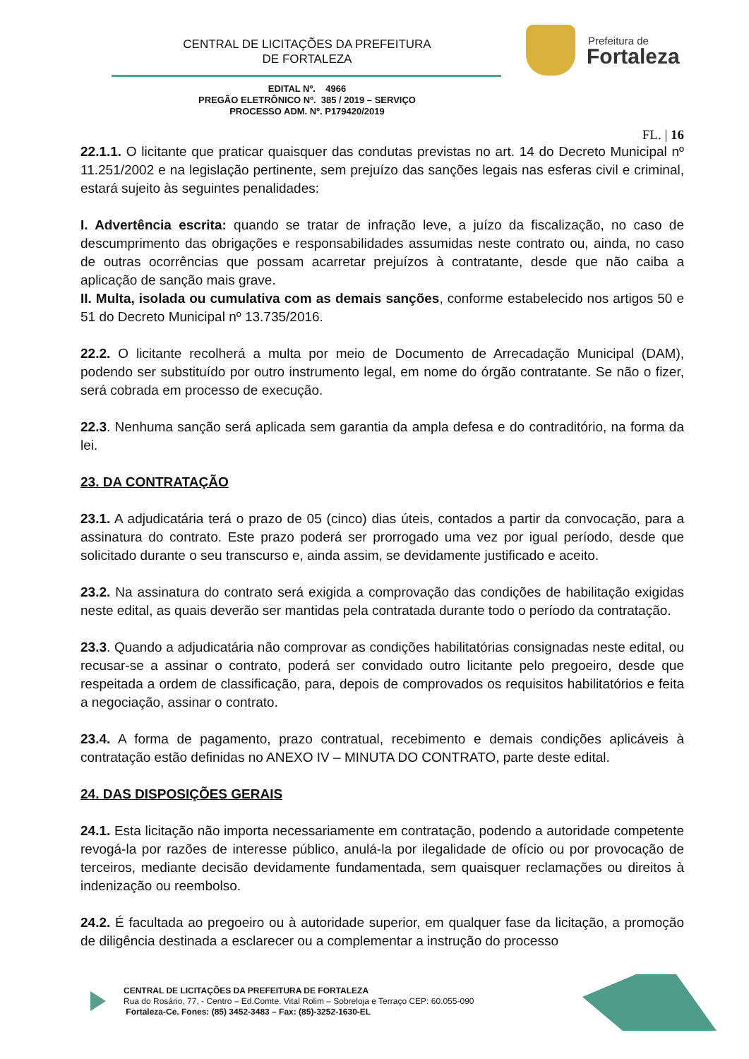CENTRAL DE LICITAÇÕES DA PREFEITURA
DE FORTALEZA
Prefeitura de
Fortaleza
EDITAL Nº. 4966
PREGÃO ELETRÔNICO Nº. 385 / 2019 – SERVIÇO
PROCESSO ADM. Nº. P179420/2019
FL. | 16
22.1.1. O licitante que praticar quaisquer das condutas previstas no art. 14 do Decreto Municipal nº 11.251/2002 e na legislação pertinente, sem prejuízo das sanções legais nas esferas civil e criminal, estará sujeito às seguintes penalidades:
I. Advertência escrita: quando se tratar de infração leve, a juízo da fiscalização, no caso de descumprimento das obrigações e responsabilidades assumidas neste contrato ou, ainda, no caso de outras ocorrências que possam acarretar prejuízos à contratante, desde que não caiba a aplicação de sanção mais grave.
II. Multa, isolada ou cumulativa com as demais sanções, conforme estabelecido nos artigos 50 e 51 do Decreto Municipal nº 13.735/2016.
22.2. O licitante recolherá a multa por meio de Documento de Arrecadação Municipal (DAM), podendo ser substituído por outro instrumento legal, em nome do órgão contratante. Se não o fizer, será cobrada em processo de execução.
22.3. Nenhuma sanção será aplicada sem garantia da ampla defesa e do contraditório, na forma da lei.
23. DA CONTRATAÇÃO
23.1. A adjudicatária terá o prazo de 05 (cinco) dias úteis, contados a partir da convocação, para a assinatura do contrato. Este prazo poderá ser prorrogado uma vez por igual período, desde que solicitado durante o seu transcurso e, ainda assim, se devidamente justificado e aceito.
23.2. Na assinatura do contrato será exigida a comprovação das condições de habilitação exigidas neste edital, as quais deverão ser mantidas pela contratada durante todo o período da contratação.
23.3. Quando a adjudicatária não comprovar as condições habilitatórias consignadas neste edital, ou recusar-se a assinar o contrato, poderá ser convidado outro licitante pelo pregoeiro, desde que respeitada a ordem de classificação, para, depois de comprovados os requisitos habilitatórios e feita a negociação, assinar o contrato.
23.4. A forma de pagamento, prazo contratual, recebimento e demais condições aplicáveis à contratação estão definidas no ANEXO IV – MINUTA DO CONTRATO, parte deste edital.
24. DAS DISPOSIÇÕES GERAIS
24.1. Esta licitação não importa necessariamente em contratação, podendo a autoridade competente revogá-la por razões de interesse público, anulá-la por ilegalidade de ofício ou por provocação de terceiros, mediante decisão devidamente fundamentada, sem quaisquer reclamações ou direitos à indenização ou reembolso.
24.2. É facultada ao pregoeiro ou à autoridade superior, em qualquer fase da licitação, a promoção de diligência destinada a esclarecer ou a complementar a instrução do processo
CENTRAL DE LICITAÇÕES DA PREFEITURA DE FORTALEZA
Rua do Rosário, 77, - Centro – Ed.Comte. Vital Rolim – Sobreloja e Terraço CEP: 60.055-090
Fortaleza-Ce. Fones: (85) 3452-3483 – Fax: (85)-3252-1630-EL